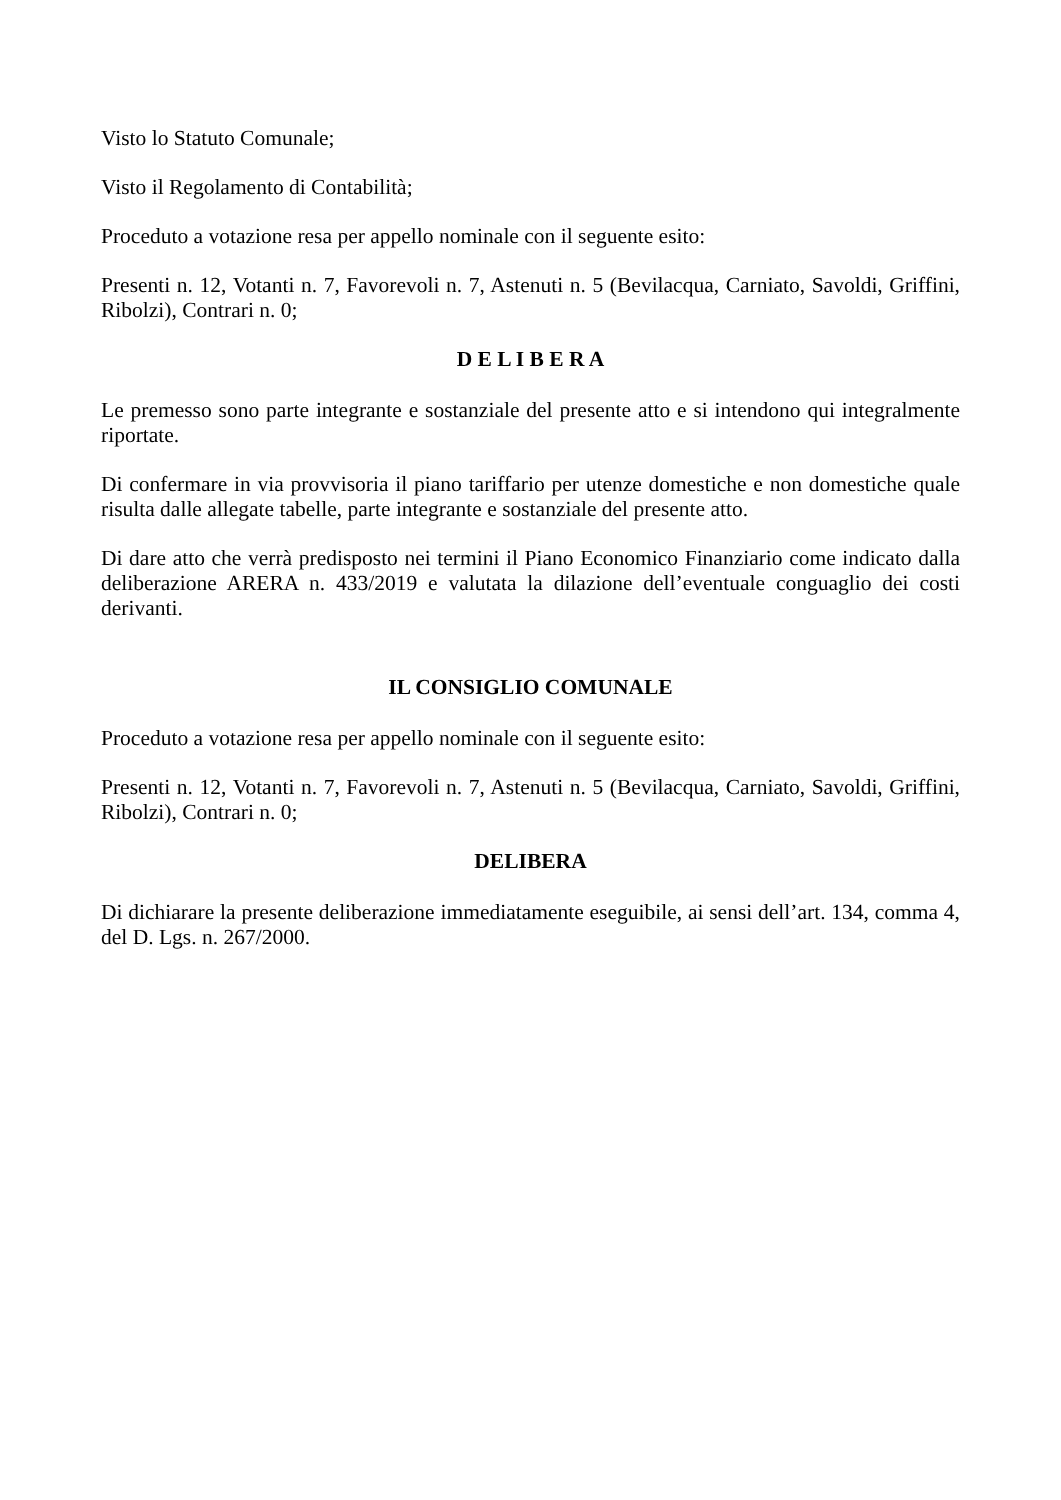Visto lo Statuto Comunale;
Visto il Regolamento di Contabilità;
Proceduto a votazione resa per appello nominale con il seguente esito:
Presenti n. 12, Votanti n. 7, Favorevoli n. 7, Astenuti n. 5 (Bevilacqua, Carniato, Savoldi, Griffini, Ribolzi), Contrari n. 0;
D E L I B E R A
Le premesso sono parte integrante e sostanziale del presente atto e si intendono qui integralmente riportate.
Di confermare in via provvisoria il piano tariffario per utenze domestiche e non domestiche quale risulta dalle allegate tabelle, parte integrante e sostanziale del presente atto.
Di dare atto che verrà predisposto nei termini il Piano Economico Finanziario come indicato dalla deliberazione ARERA n. 433/2019 e valutata la dilazione dell’eventuale conguaglio dei costi derivanti.
IL CONSIGLIO COMUNALE
Proceduto a votazione resa per appello nominale con il seguente esito:
Presenti n. 12, Votanti n. 7, Favorevoli n. 7, Astenuti n. 5 (Bevilacqua, Carniato, Savoldi, Griffini, Ribolzi), Contrari n. 0;
DELIBERA
Di dichiarare la presente deliberazione immediatamente eseguibile, ai sensi dell’art. 134, comma 4, del D. Lgs. n. 267/2000.